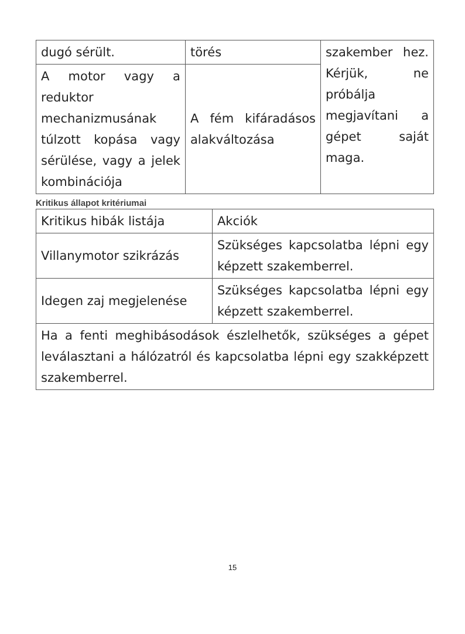| dugó sérült. | törés | szakember hez. Kérjük, ne próbálja megjavítani a gépet saját maga. |
| A motor vagy a reduktor mechanizmusának túlzott kopása vagy sérülése, vagy a jelek kombinációja | A fém kifáradásos alakváltozása | |
Kritikus állapot kritériumai
| Kritikus hibák listája | Akciók |
| Villanymotor szikrázás | Szükséges kapcsolatba lépni egy képzett szakemberrel. |
| Idegen zaj megjelenése | Szükséges kapcsolatba lépni egy képzett szakemberrel. |
| Ha a fenti meghibásodások észlelhetők, szükséges a gépet leválasztani a hálózatról és kapcsolatba lépni egy szakképzett szakemberrel. | |
15